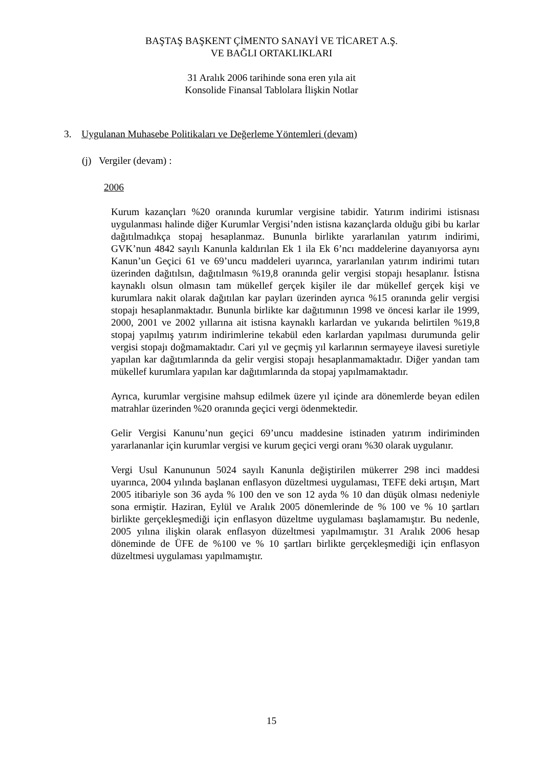BAŞTAŞ BAŞKENT ÇİMENTO SANAYİ VE TİCARET A.Ş.
VE BAĞLI ORTAKLIKLARI
31 Aralık 2006 tarihinde sona eren yıla ait
Konsolide Finansal Tablolara İlişkin Notlar
3. Uygulanan Muhasebe Politikaları ve Değerleme Yöntemleri (devam)
(j) Vergiler (devam) :
2006
Kurum kazançları %20 oranında kurumlar vergisine tabidir. Yatırım indirimi istisnası uygulanması halinde diğer Kurumlar Vergisi’nden istisna kazançlarda olduğu gibi bu karlar dağıtılmadıkça stopaj hesaplanmaz. Bununla birlikte yararlanılan yatırım indirimi, GVK’nun 4842 sayılı Kanunla kaldırılan Ek 1 ila Ek 6’ncı maddelerine dayanıyorsa aynı Kanun’un Geçici 61 ve 69’uncu maddeleri uyarınca, yararlanılan yatırım indirimi tutarı üzerinden dağıtılsın, dağıtılmasın %19,8 oranında gelir vergisi stopajı hesaplanır. İstisna kaynaklı olsun olmasın tam mükellef gerçek kişiler ile dar mükellef gerçek kişi ve kurumlara nakit olarak dağıtılan kar payları üzerinden ayrıca %15 oranında gelir vergisi stopajı hesaplanmaktadır. Bununla birlikte kar dağıtımının 1998 ve öncesi karlar ile 1999, 2000, 2001 ve 2002 yıllarına ait istisna kaynaklı karlardan ve yukarıda belirtilen %19,8 stopaj yapılmış yatırım indirimlerine tekabül eden karlardan yapılması durumunda gelir vergisi stopajı doğmamaktadır. Cari yıl ve geçmiş yıl karlarının sermayeye ilavesi suretiyle yapılan kar dağıtımlarında da gelir vergisi stopajı hesaplanmamaktadır. Diğer yandan tam mükellef kurumlara yapılan kar dağıtımlarında da stopaj yapılmamaktadır.
Ayrıca, kurumlar vergisine mahsup edilmek üzere yıl içinde ara dönemlerde beyan edilen matrahlar üzerinden %20 oranında geçici vergi ödenmektedir.
Gelir Vergisi Kanunu’nun geçici 69’uncu maddesine istinaden yatırım indiriminden yararlananlar için kurumlar vergisi ve kurum geçici vergi oranı %30 olarak uygulanır.
Vergi Usul Kanununun 5024 sayılı Kanunla değiştirilen mükerrer 298 inci maddesi uyarınca, 2004 yılında başlanan enflasyon düzeltmesi uygulaması, TEFE deki artışın, Mart 2005 itibariyle son 36 ayda % 100 den ve son 12 ayda % 10 dan düşük olması nedeniyle sona ermiştir. Haziran, Eylül ve Aralık 2005 dönemlerinde de % 100 ve % 10 şartları birlikte gerçekleşmediği için enflasyon düzeltme uygulaması başlamamıştır. Bu nedenle, 2005 yılına ilişkin olarak enflasyon düzeltmesi yapılmamıştır. 31 Aralık 2006 hesap döneminde de ÜFE de %100 ve % 10 şartları birlikte gerçekleşmediği için enflasyon düzeltmesi uygulaması yapılmamıştır.
15